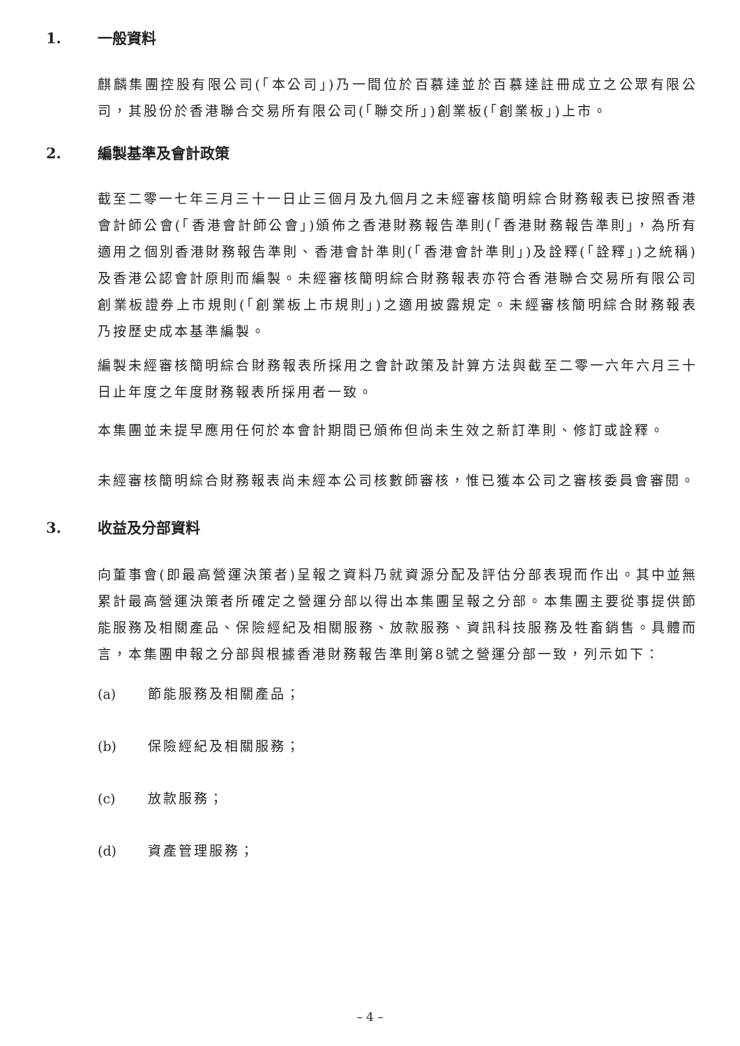1. 一般資料
麒麟集團控股有限公司(「本公司」)乃一間位於百慕達並於百慕達註冊成立之公眾有限公司，其股份於香港聯合交易所有限公司(「聯交所」)創業板(「創業板」)上市。
2. 編製基準及會計政策
截至二零一七年三月三十一日止三個月及九個月之未經審核簡明綜合財務報表已按照香港會計師公會(「香港會計師公會」)頒佈之香港財務報告準則(「香港財務報告準則」，為所有適用之個別香港財務報告準則、香港會計準則(「香港會計準則」)及詮釋(「詮釋」)之統稱)及香港公認會計原則而編製。未經審核簡明綜合財務報表亦符合香港聯合交易所有限公司創業板證券上市規則(「創業板上市規則」)之適用披露規定。未經審核簡明綜合財務報表乃按歷史成本基準編製。
編製未經審核簡明綜合財務報表所採用之會計政策及計算方法與截至二零一六年六月三十日止年度之年度財務報表所採用者一致。
本集團並未提早應用任何於本會計期間已頒佈但尚未生效之新訂準則、修訂或詮釋。
未經審核簡明綜合財務報表尚未經本公司核數師審核，惟已獲本公司之審核委員會審閱。
3. 收益及分部資料
向董事會(即最高營運決策者)呈報之資料乃就資源分配及評估分部表現而作出。其中並無累計最高營運決策者所確定之營運分部以得出本集團呈報之分部。本集團主要從事提供節能服務及相關產品、保險經紀及相關服務、放款服務、資訊科技服務及牲畜銷售。具體而言，本集團申報之分部與根據香港財務報告準則第8號之營運分部一致，列示如下：
(a) 節能服務及相關產品；
(b) 保險經紀及相關服務；
(c) 放款服務；
(d) 資產管理服務；
– 4 –